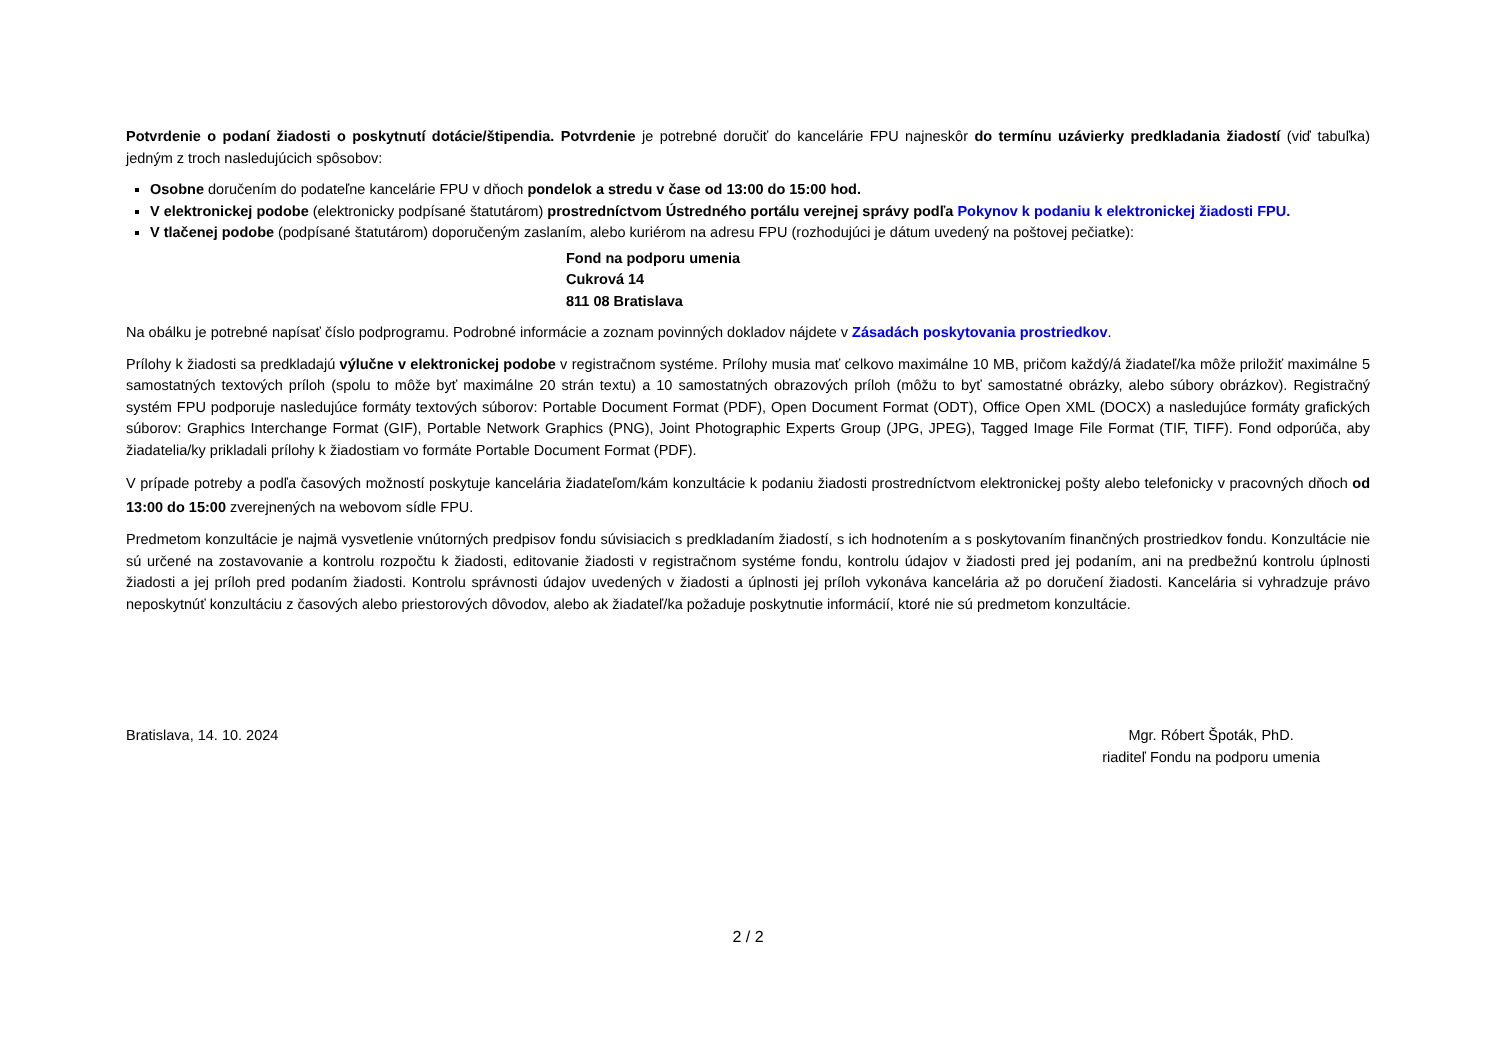Potvrdenie o podaní žiadosti o poskytnutí dotácie/štipendia. Potvrdenie je potrebné doručiť do kancelárie FPU najneskôr do termínu uzávierky predkladania žiadostí (viď tabuľka) jedným z troch nasledujúcich spôsobov:
Osobne doručením do podateľne kancelárie FPU v dňoch pondelok a stredu v čase od 13:00 do 15:00 hod.
V elektronickej podobe (elektronicky podpísané štatutárom) prostredníctvom Ústredného portálu verejnej správy podľa Pokynov k podaniu k elektronickej žiadosti FPU.
V tlačenej podobe (podpísané štatutárom) doporučeným zaslaním, alebo kuriérom na adresu FPU (rozhodujúci je dátum uvedený na poštovej pečiatke):
Fond na podporu umenia
Cukrová 14
811 08 Bratislava
Na obálku je potrebné napísať číslo podprogramu. Podrobné informácie a zoznam povinných dokladov nájdete v Zásadách poskytovania prostriedkov.
Prílohy k žiadosti sa predkladajú výlučne v elektronickej podobe v registračnom systéme. Prílohy musia mať celkovo maximálne 10 MB, pričom každý/á žiadateľ/ka môže priložiť maximálne 5 samostatných textových príloh (spolu to môže byť maximálne 20 strán textu) a 10 samostatných obrazových príloh (môžu to byť samostatné obrázky, alebo súbory obrázkov). Registračný systém FPU podporuje nasledujúce formáty textových súborov: Portable Document Format (PDF), Open Document Format (ODT), Office Open XML (DOCX) a nasledujúce formáty grafických súborov: Graphics Interchange Format (GIF), Portable Network Graphics (PNG), Joint Photographic Experts Group (JPG, JPEG), Tagged Image File Format (TIF, TIFF). Fond odporúča, aby žiadatelia/ky prikladali prílohy k žiadostiam vo formáte Portable Document Format (PDF).
V prípade potreby a podľa časových možností poskytuje kancelária žiadateľom/kám konzultácie k podaniu žiadosti prostredníctvom elektronickej pošty alebo telefonicky v pracovných dňoch od 13:00 do 15:00 zverejnených na webovom sídle FPU.
Predmetom konzultácie je najmä vysvetlenie vnútorných predpisov fondu súvisiacich s predkladaním žiadostí, s ich hodnotením a s poskytovaním finančných prostriedkov fondu. Konzultácie nie sú určené na zostavovanie a kontrolu rozpočtu k žiadosti, editovanie žiadosti v registračnom systéme fondu, kontrolu údajov v žiadosti pred jej podaním, ani na predbežnú kontrolu úplnosti žiadosti a jej príloh pred podaním žiadosti. Kontrolu správnosti údajov uvedených v žiadosti a úplnosti jej príloh vykonáva kancelária až po doručení žiadosti. Kancelária si vyhradzuje právo neposkytnúť konzultáciu z časových alebo priestorových dôvodov, alebo ak žiadateľ/ka požaduje poskytnutie informácií, ktoré nie sú predmetom konzultácie.
Bratislava, 14. 10. 2024 Mgr. Róbert Špoták, PhD.
riaditeľ Fondu na podporu umenia
2 / 2